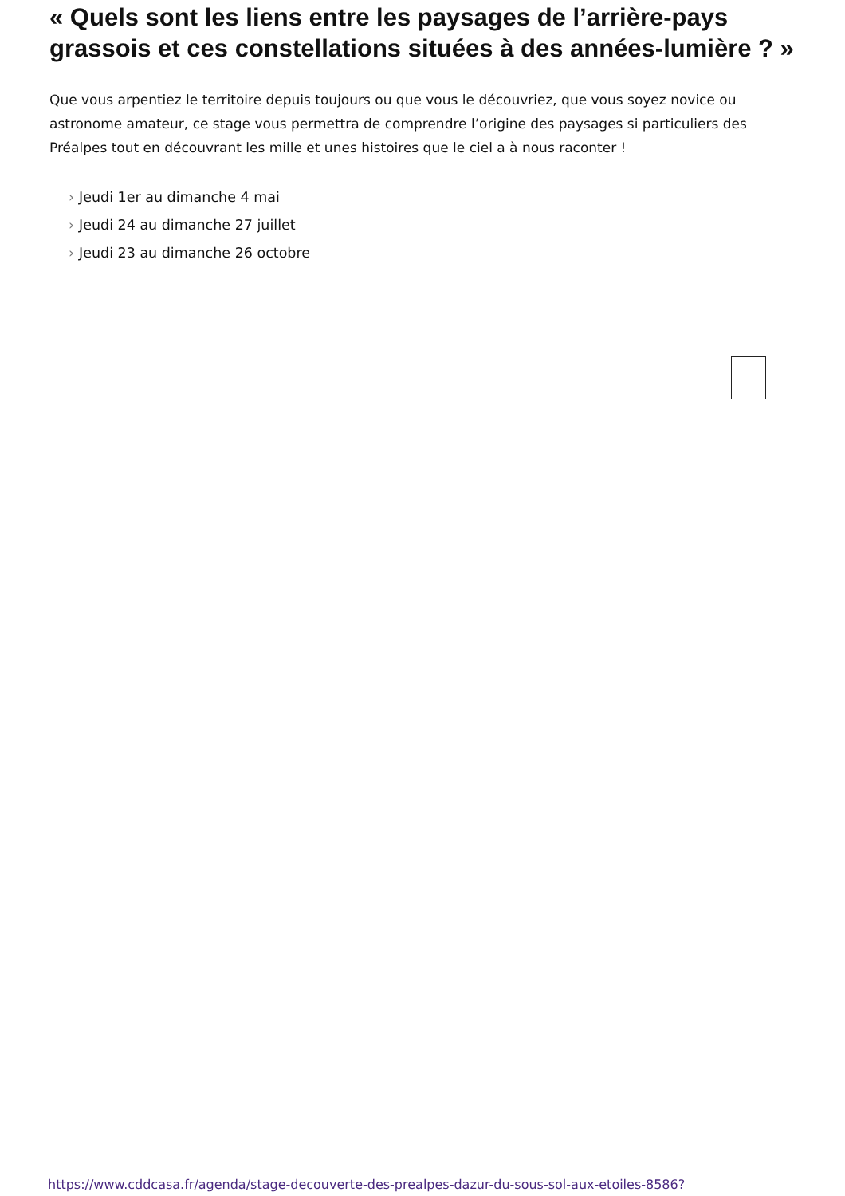« Quels sont les liens entre les paysages de l’arrière-pays grassois et ces constellations situées à des années-lumière ? »
Que vous arpentiez le territoire depuis toujours ou que vous le découvriez, que vous soyez novice ou astronome amateur, ce stage vous permettra de comprendre l’origine des paysages si particuliers des Préalpes tout en découvrant les mille et unes histoires que le ciel a à nous raconter !
› Jeudi 1er au dimanche 4 mai
› Jeudi 24 au dimanche 27 juillet
› Jeudi 23 au dimanche 26 octobre
https://www.cddcasa.fr/agenda/stage-decouverte-des-prealpes-dazur-du-sous-sol-aux-etoiles-8586?